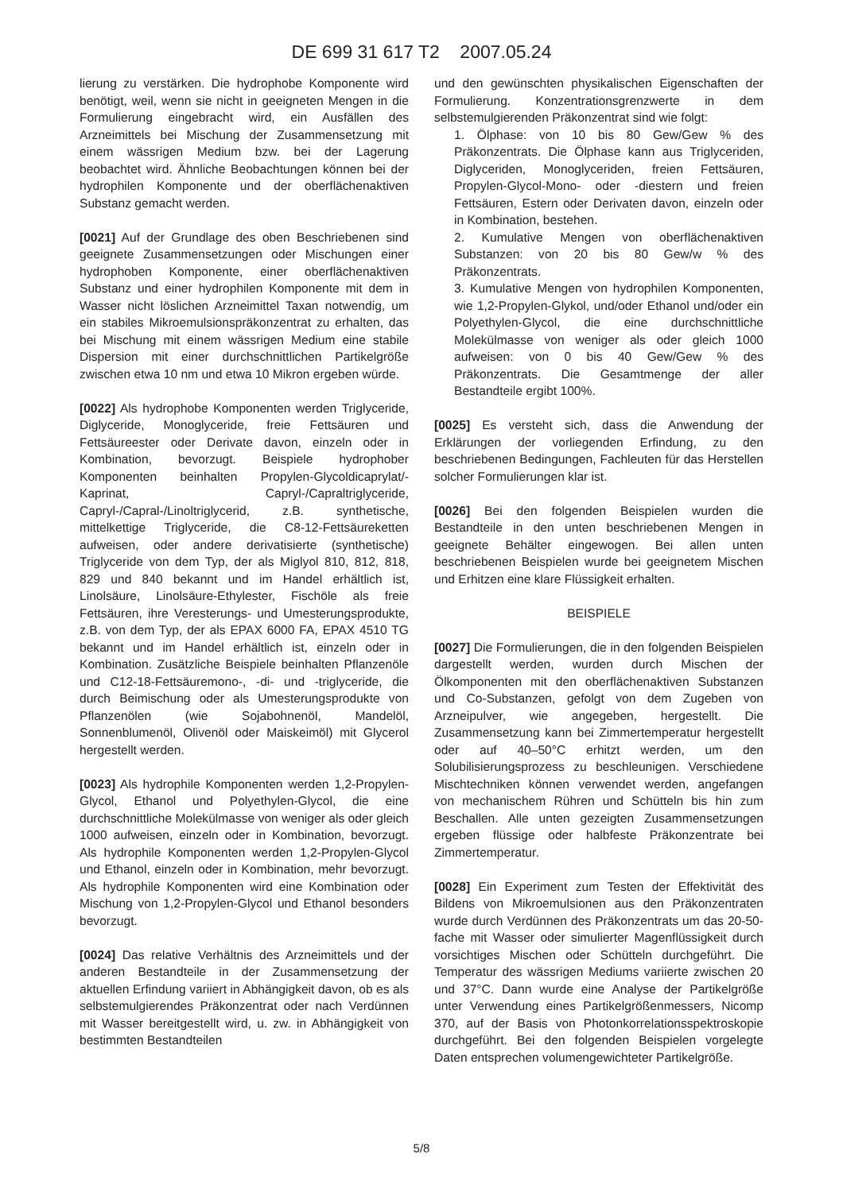DE 699 31 617 T2 2007.05.24
lierung zu verstärken. Die hydrophobe Komponente wird benötigt, weil, wenn sie nicht in geeigneten Mengen in die Formulierung eingebracht wird, ein Ausfällen des Arzneimittels bei Mischung der Zusammensetzung mit einem wässrigen Medium bzw. bei der Lagerung beobachtet wird. Ähnliche Beobachtungen können bei der hydrophilen Komponente und der oberflächenaktiven Substanz gemacht werden.
[0021] Auf der Grundlage des oben Beschriebenen sind geeignete Zusammensetzungen oder Mischungen einer hydrophoben Komponente, einer oberflächenaktiven Substanz und einer hydrophilen Komponente mit dem in Wasser nicht löslichen Arzneimittel Taxan notwendig, um ein stabiles Mikroemulsionspräkonzentrat zu erhalten, das bei Mischung mit einem wässrigen Medium eine stabile Dispersion mit einer durchschnittlichen Partikelgröße zwischen etwa 10 nm und etwa 10 Mikron ergeben würde.
[0022] Als hydrophobe Komponenten werden Triglyceride, Diglyceride, Monoglyceride, freie Fettsäuren und Fettsäureester oder Derivate davon, einzeln oder in Kombination, bevorzugt. Beispiele hydrophober Komponenten beinhalten Propylen-Glycoldicaprylat/-Kaprinat, Capryl-/Capraltriglyceride, Capryl-/Capral-/Linoltriglycerid, z.B. synthetische, mittelkettige Triglyceride, die C8-12-Fettsäureketten aufweisen, oder andere derivatisierte (synthetische) Triglyceride von dem Typ, der als Miglyol 810, 812, 818, 829 und 840 bekannt und im Handel erhältlich ist, Linolsäure, Linolsäure-Ethylester, Fischöle als freie Fettsäuren, ihre Veresterungs- und Umesterungsprodukte, z.B. von dem Typ, der als EPAX 6000 FA, EPAX 4510 TG bekannt und im Handel erhältlich ist, einzeln oder in Kombination. Zusätzliche Beispiele beinhalten Pflanzenöle und C12-18-Fettsäuremono-, -di- und -triglyceride, die durch Beimischung oder als Umesterungsprodukte von Pflanzenölen (wie Sojabohnenöl, Mandelöl, Sonnenblumenöl, Olivenöl oder Maiskeimöl) mit Glycerol hergestellt werden.
[0023] Als hydrophile Komponenten werden 1,2-Propylen-Glycol, Ethanol und Polyethylen-Glycol, die eine durchschnittliche Molekülmasse von weniger als oder gleich 1000 aufweisen, einzeln oder in Kombination, bevorzugt. Als hydrophile Komponenten werden 1,2-Propylen-Glycol und Ethanol, einzeln oder in Kombination, mehr bevorzugt. Als hydrophile Komponenten wird eine Kombination oder Mischung von 1,2-Propylen-Glycol und Ethanol besonders bevorzugt.
[0024] Das relative Verhältnis des Arzneimittels und der anderen Bestandteile in der Zusammensetzung der aktuellen Erfindung variiert in Abhängigkeit davon, ob es als selbstemulgierendes Präkonzentrat oder nach Verdünnen mit Wasser bereitgestellt wird, u. zw. in Abhängigkeit von bestimmten Bestandteilen
und den gewünschten physikalischen Eigenschaften der Formulierung. Konzentrationsgrenzwerte in dem selbstemulgierenden Präkonzentrat sind wie folgt:
1. Ölphase: von 10 bis 80 Gew/Gew % des Präkonzentrats. Die Ölphase kann aus Triglyceriden, Diglyceriden, Monoglyceriden, freien Fettsäuren, Propylen-Glycol-Mono- oder -diestern und freien Fettsäuren, Estern oder Derivaten davon, einzeln oder in Kombination, bestehen.
2. Kumulative Mengen von oberflächenaktiven Substanzen: von 20 bis 80 Gew/w % des Präkonzentrats.
3. Kumulative Mengen von hydrophilen Komponenten, wie 1,2-Propylen-Glykol, und/oder Ethanol und/oder ein Polyethylen-Glycol, die eine durchschnittliche Molekülmasse von weniger als oder gleich 1000 aufweisen: von 0 bis 40 Gew/Gew % des Präkonzentrats. Die Gesamtmenge der aller Bestandteile ergibt 100%.
[0025] Es versteht sich, dass die Anwendung der Erklärungen der vorliegenden Erfindung, zu den beschriebenen Bedingungen, Fachleuten für das Herstellen solcher Formulierungen klar ist.
[0026] Bei den folgenden Beispielen wurden die Bestandteile in den unten beschriebenen Mengen in geeignete Behälter eingewogen. Bei allen unten beschriebenen Beispielen wurde bei geeignetem Mischen und Erhitzen eine klare Flüssigkeit erhalten.
BEISPIELE
[0027] Die Formulierungen, die in den folgenden Beispielen dargestellt werden, wurden durch Mischen der Ölkomponenten mit den oberflächenaktiven Substanzen und Co-Substanzen, gefolgt von dem Zugeben von Arzneipulver, wie angegeben, hergestellt. Die Zusammensetzung kann bei Zimmertemperatur hergestellt oder auf 40–50°C erhitzt werden, um den Solubilisierungsprozess zu beschleunigen. Verschiedene Mischtechniken können verwendet werden, angefangen von mechanischem Rühren und Schütteln bis hin zum Beschallen. Alle unten gezeigten Zusammensetzungen ergeben flüssige oder halbfeste Präkonzentrate bei Zimmertemperatur.
[0028] Ein Experiment zum Testen der Effektivität des Bildens von Mikroemulsionen aus den Präkonzentraten wurde durch Verdünnen des Präkonzentrats um das 20-50-fache mit Wasser oder simulierter Magenflüssigkeit durch vorsichtiges Mischen oder Schütteln durchgeführt. Die Temperatur des wässrigen Mediums variierte zwischen 20 und 37°C. Dann wurde eine Analyse der Partikelgröße unter Verwendung eines Partikelgrößenmessers, Nicomp 370, auf der Basis von Photonkorrelationsspektroskopie durchgeführt. Bei den folgenden Beispielen vorgelegte Daten entsprechen volumengewichteter Partikelgröße.
5/8